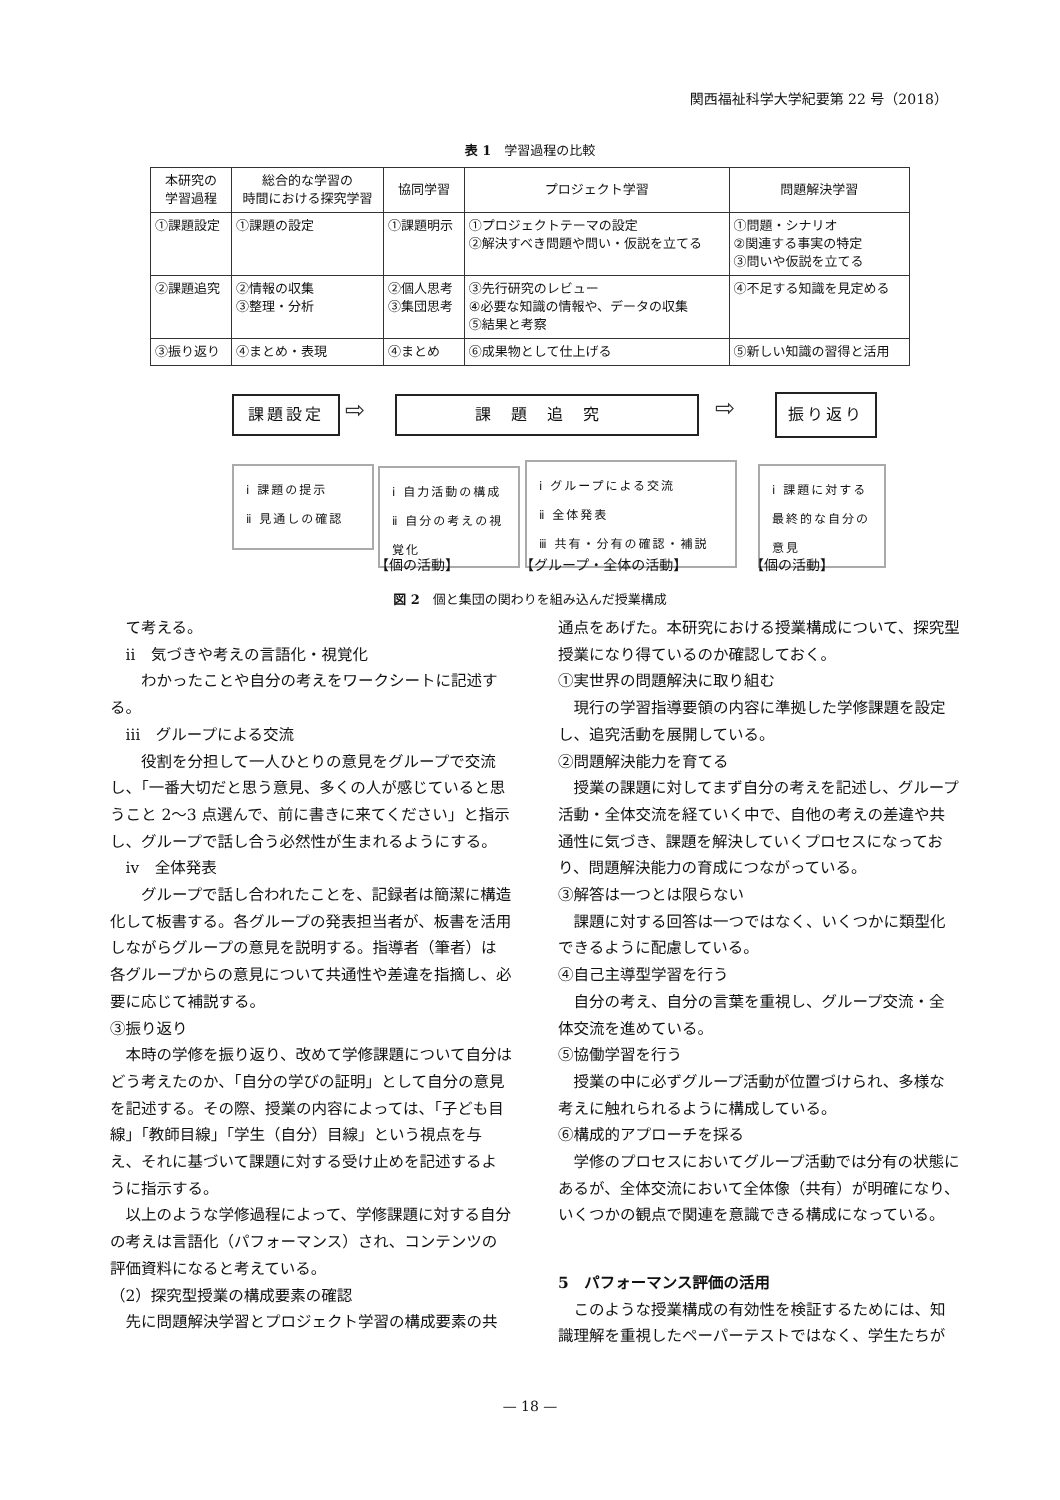関西福祉科学大学紀要第 22 号（2018）
表 1　学習過程の比較
| 本研究の 学習過程 | 総合的な学習の 時間における探究学習 | 協同学習 | プロジェクト学習 | 問題解決学習 |
| --- | --- | --- | --- | --- |
| ①課題設定 | ①課題の設定 | ①課題明示 | ①プロジェクトテーマの設定 ②解決すべき問題や問い・仮説を立てる | ①問題・シナリオ ②関連する事実の特定 ③問いや仮説を立てる |
| ②課題追究 | ②情報の収集 ③整理・分析 | ②個人思考 ③集団思考 | ③先行研究のレビュー ④必要な知識の情報や、データの収集 ⑤結果と考察 | ④不足する知識を見定める |
| ③振り返り | ④まとめ・表現 | ④まとめ | ⑥成果物として仕上げる | ⑤新しい知識の習得と活用 |
課題設定 ⇨ 課題追究 ⇨ 振り返り
ⅰ 課題の提示
ⅱ 見通しの確認
ⅰ 自力活動の構成
ⅱ 自分の考えの視覚化
ⅰ グループによる交流
ⅱ 全体発表
ⅲ 共有・分有の確認・補説
ⅰ 課題に対する最終的な自分の意見
【個の活動】 【グループ・全体の活動】 【個の活動】
図 2　個と集団の関わりを組み込んだ授業構成
　て考える。
　ⅱ　気づきや考えの言語化・視覚化
　　わかったことや自分の考えをワークシートに記述する。
　ⅲ　グループによる交流
　　役割を分担して一人ひとりの意見をグループで交流し、「一番大切だと思う意見、多くの人が感じていると思うこと 2〜3 点選んで、前に書きに来てください」と指示し、グループで話し合う必然性が生まれるようにする。
　ⅳ　全体発表
　　グループで話し合われたことを、記録者は簡潔に構造化して板書する。各グループの発表担当者が、板書を活用しながらグループの意見を説明する。指導者（筆者）は各グループからの意見について共通性や差違を指摘し、必要に応じて補説する。
③振り返り
　本時の学修を振り返り、改めて学修課題について自分はどう考えたのか、「自分の学びの証明」として自分の意見を記述する。その際、授業の内容によっては、「子ども目線」「教師目線」「学生（自分）目線」という視点を与え、それに基づいて課題に対する受け止めを記述するように指示する。
　以上のような学修過程によって、学修課題に対する自分の考えは言語化（パフォーマンス）され、コンテンツの評価資料になると考えている。
（2）探究型授業の構成要素の確認
　先に問題解決学習とプロジェクト学習の構成要素の共
通点をあげた。本研究における授業構成について、探究型授業になり得ているのか確認しておく。
①実世界の問題解決に取り組む
　現行の学習指導要領の内容に準拠した学修課題を設定し、追究活動を展開している。
②問題解決能力を育てる
　授業の課題に対してまず自分の考えを記述し、グループ活動・全体交流を経ていく中で、自他の考えの差違や共通性に気づき、課題を解決していくプロセスになっており、問題解決能力の育成につながっている。
③解答は一つとは限らない
　課題に対する回答は一つではなく、いくつかに類型化できるように配慮している。
④自己主導型学習を行う
　自分の考え、自分の言葉を重視し、グループ交流・全体交流を進めている。
⑤協働学習を行う
　授業の中に必ずグループ活動が位置づけられ、多様な考えに触れられるように構成している。
⑥構成的アプローチを採る
　学修のプロセスにおいてグループ活動では分有の状態にあるが、全体交流において全体像（共有）が明確になり、いくつかの観点で関連を意識できる構成になっている。
5　パフォーマンス評価の活用
　このような授業構成の有効性を検証するためには、知識理解を重視したペーパーテストではなく、学生たちが
— 18 —